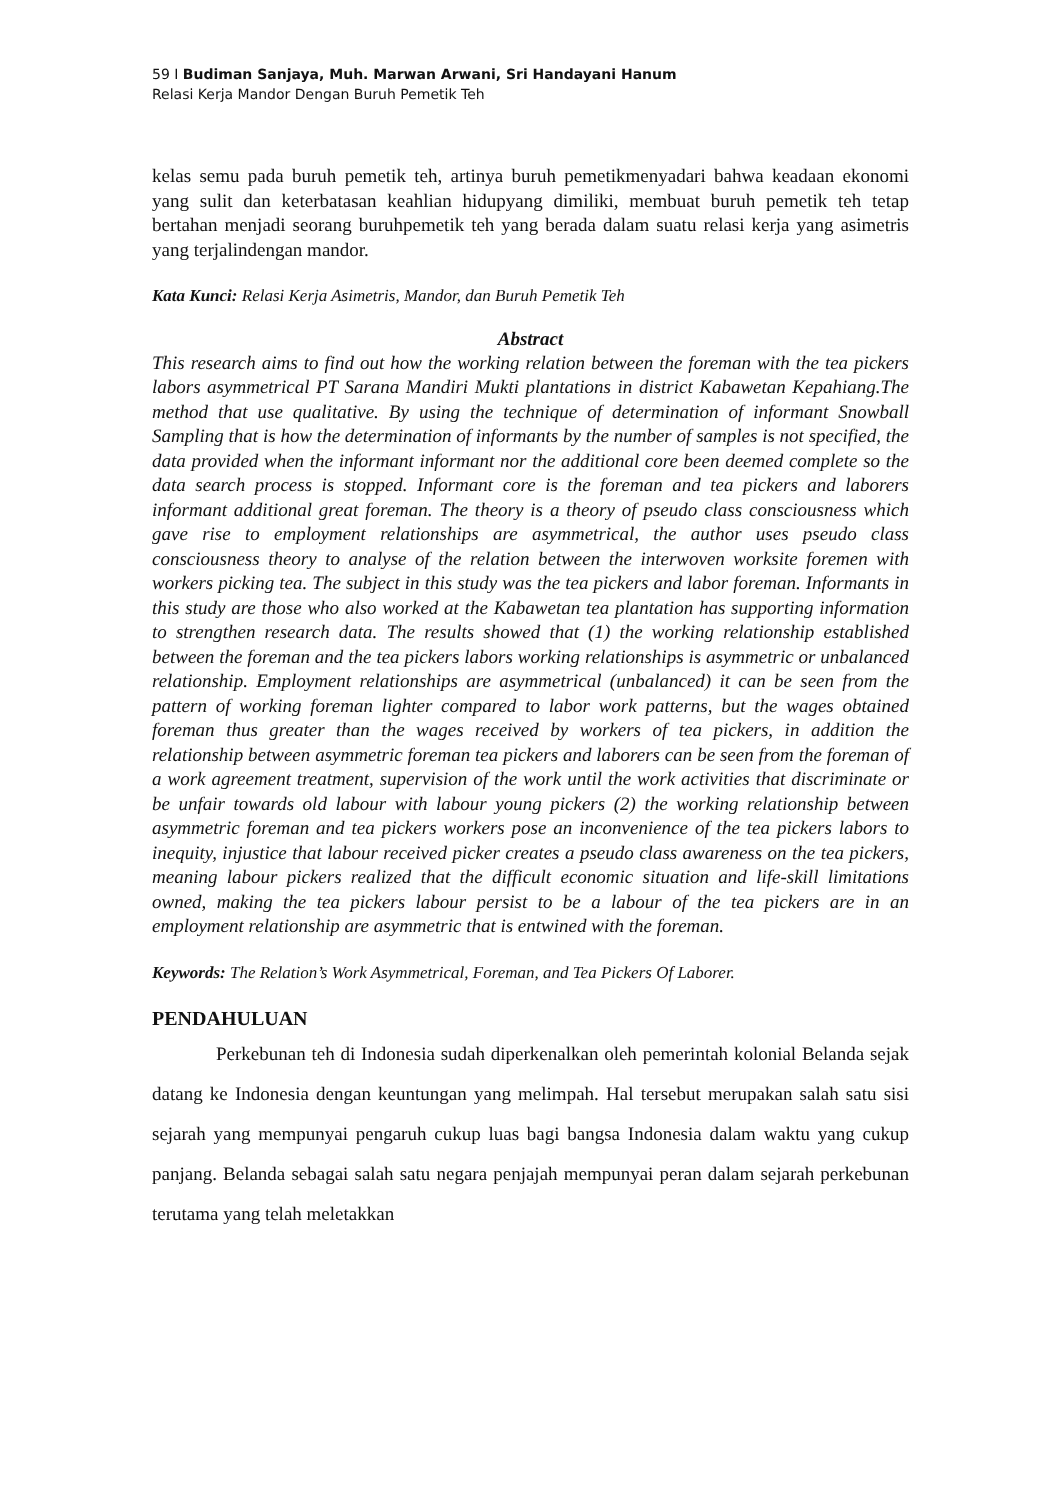59 I Budiman Sanjaya, Muh. Marwan Arwani, Sri Handayani Hanum
Relasi Kerja Mandor Dengan Buruh Pemetik Teh
kelas semu pada buruh pemetik teh, artinya buruh pemetikmenyadari bahwa keadaan ekonomi yang sulit dan keterbatasan keahlian hidupyang dimiliki, membuat buruh pemetik teh tetap bertahan menjadi seorang buruhpemetik teh yang berada dalam suatu relasi kerja yang asimetris yang terjalindengan mandor.
Kata Kunci: Relasi Kerja Asimetris, Mandor, dan Buruh Pemetik Teh
Abstract
This research aims to find out how the working relation between the foreman with the tea pickers labors asymmetrical PT Sarana Mandiri Mukti plantations in district Kabawetan Kepahiang.The method that use qualitative. By using the technique of determination of informant Snowball Sampling that is how the determination of informants by the number of samples is not specified, the data provided when the informant informant nor the additional core been deemed complete so the data search process is stopped. Informant core is the foreman and tea pickers and laborers informant additional great foreman. The theory is a theory of pseudo class consciousness which gave rise to employment relationships are asymmetrical, the author uses pseudo class consciousness theory to analyse of the relation between the interwoven worksite foremen with workers picking tea. The subject in this study was the tea pickers and labor foreman. Informants in this study are those who also worked at the Kabawetan tea plantation has supporting information to strengthen research data. The results showed that (1) the working relationship established between the foreman and the tea pickers labors working relationships is asymmetric or unbalanced relationship. Employment relationships are asymmetrical (unbalanced) it can be seen from the pattern of working foreman lighter compared to labor work patterns, but the wages obtained foreman thus greater than the wages received by workers of tea pickers, in addition the relationship between asymmetric foreman tea pickers and laborers can be seen from the foreman of a work agreement treatment, supervision of the work until the work activities that discriminate or be unfair towards old labour with labour young pickers (2) the working relationship between asymmetric foreman and tea pickers workers pose an inconvenience of the tea pickers labors to inequity, injustice that labour received picker creates a pseudo class awareness on the tea pickers, meaning labour pickers realized that the difficult economic situation and life-skill limitations owned, making the tea pickers labour persist to be a labour of the tea pickers are in an employment relationship are asymmetric that is entwined with the foreman.
Keywords: The Relation’s Work Asymmetrical, Foreman, and Tea Pickers Of Laborer.
PENDAHULUAN
Perkebunan teh di Indonesia sudah diperkenalkan oleh pemerintah kolonial Belanda sejak datang ke Indonesia dengan keuntungan yang melimpah. Hal tersebut merupakan salah satu sisi sejarah yang mempunyai pengaruh cukup luas bagi bangsa Indonesia dalam waktu yang cukup panjang. Belanda sebagai salah satu negara penjajah mempunyai peran dalam sejarah perkebunan terutama yang telah meletakkan